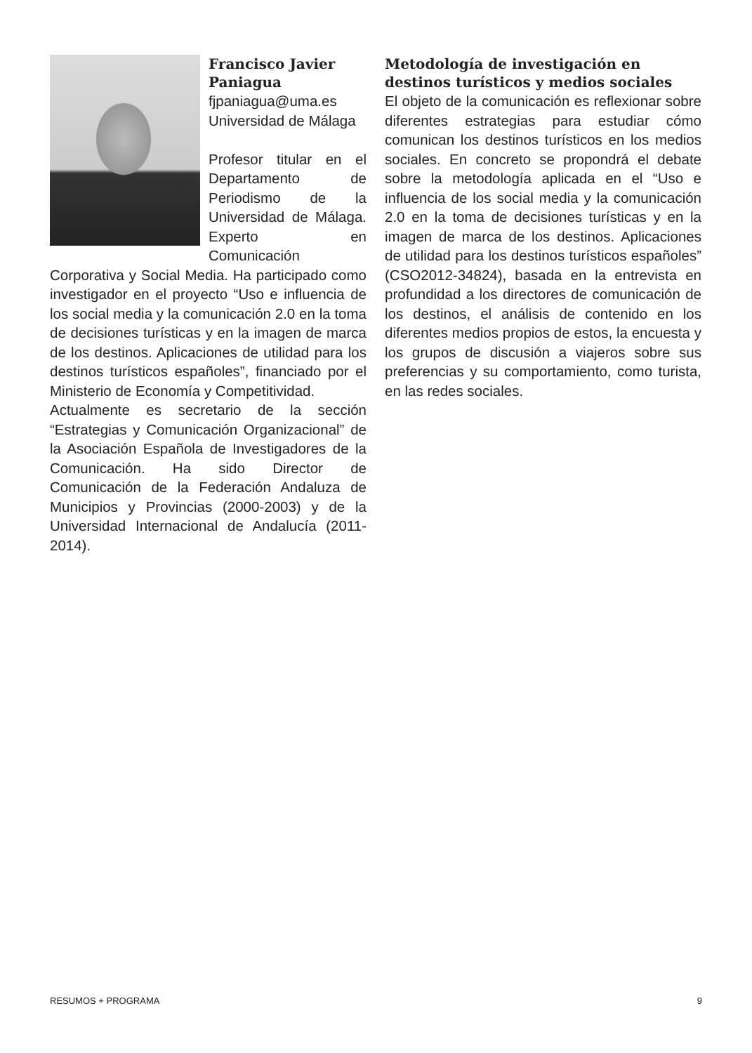Francisco Javier Paniagua
fjpaniagua@uma.es
Universidad de Málaga
Profesor titular en el Departamento de Periodismo de la Universidad de Málaga. Experto en Comunicación Corporativa y Social Media. Ha participado como investigador en el proyecto “Uso e influencia de los social media y la comunicación 2.0 en la toma de decisiones turísticas y en la imagen de marca de los destinos. Aplicaciones de utilidad para los destinos turísticos españoles”, financiado por el Ministerio de Economía y Competitividad.
Actualmente es secretario de la sección “Estrategias y Comunicación Organizacional” de la Asociación Española de Investigadores de la Comunicación. Ha sido Director de Comunicación de la Federación Andaluza de Municipios y Provincias (2000-2003) y de la Universidad Internacional de Andalucía (2011-2014).
Metodología de investigación en destinos turísticos y medios sociales
El objeto de la comunicación es reflexionar sobre diferentes estrategias para estudiar cómo comunican los destinos turísticos en los medios sociales. En concreto se propondrá el debate sobre la metodología aplicada en el “Uso e influencia de los social media y la comunicación 2.0 en la toma de decisiones turísticas y en la imagen de marca de los destinos. Aplicaciones de utilidad para los destinos turísticos españoles” (CSO2012-34824), basada en la entrevista en profundidad a los directores de comunicación de los destinos, el análisis de contenido en los diferentes medios propios de estos, la encuesta y los grupos de discusión a viajeros sobre sus preferencias y su comportamiento, como turista, en las redes sociales.
RESUMOS + PROGRAMA 9